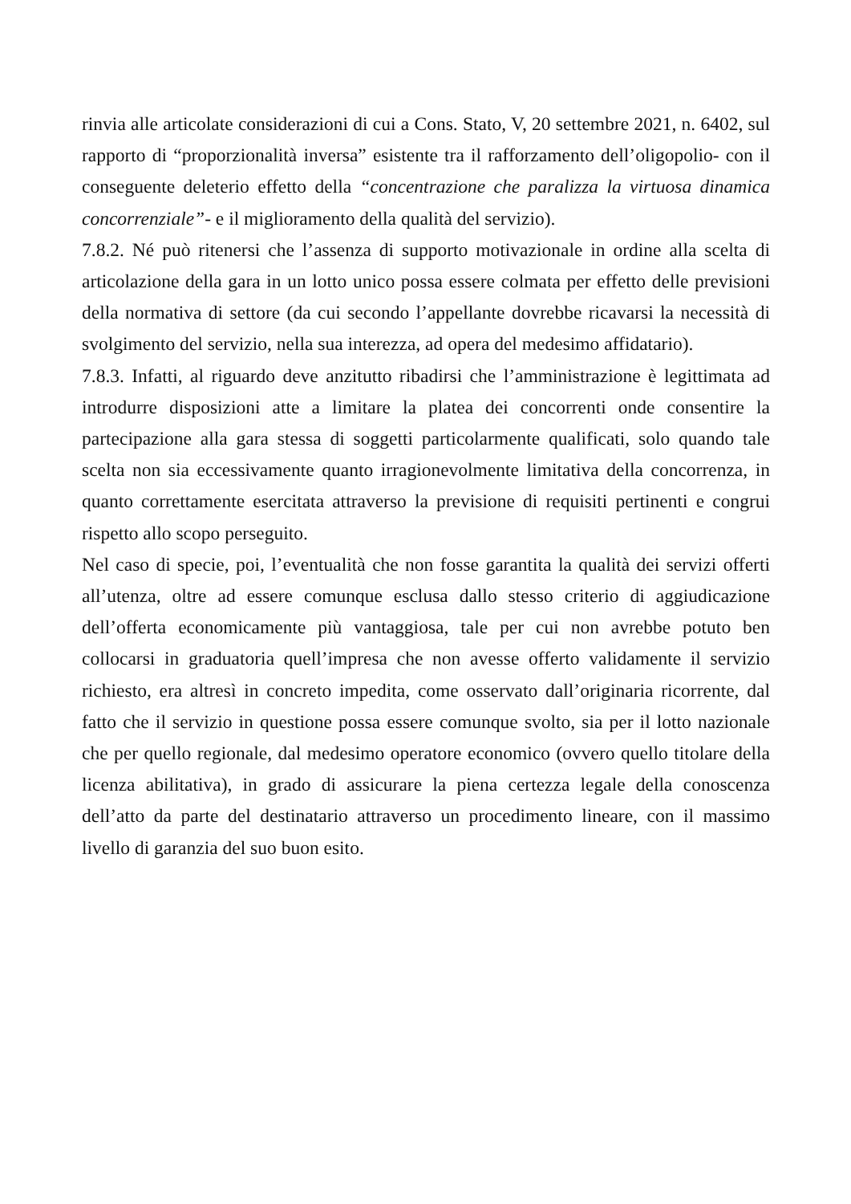rinvia alle articolate considerazioni di cui a Cons. Stato, V, 20 settembre 2021, n. 6402, sul rapporto di “proporzionalità inversa” esistente tra il rafforzamento dell’oligopolio- con il conseguente deleterio effetto della “concentrazione che paralizza la virtuosa dinamica concorrenziale”- e il miglioramento della qualità del servizio).
7.8.2. Né può ritenersi che l’assenza di supporto motivazionale in ordine alla scelta di articolazione della gara in un lotto unico possa essere colmata per effetto delle previsioni della normativa di settore (da cui secondo l’appellante dovrebbe ricavarsi la necessità di svolgimento del servizio, nella sua interezza, ad opera del medesimo affidatario).
7.8.3. Infatti, al riguardo deve anzitutto ribadirsi che l’amministrazione è legittimata ad introdurre disposizioni atte a limitare la platea dei concorrenti onde consentire la partecipazione alla gara stessa di soggetti particolarmente qualificati, solo quando tale scelta non sia eccessivamente quanto irragionevolmente limitativa della concorrenza, in quanto correttamente esercitata attraverso la previsione di requisiti pertinenti e congrui rispetto allo scopo perseguito.
Nel caso di specie, poi, l’eventualità che non fosse garantita la qualità dei servizi offerti all’utenza, oltre ad essere comunque esclusa dallo stesso criterio di aggiudicazione dell’offerta economicamente più vantaggiosa, tale per cui non avrebbe potuto ben collocarsi in graduatoria quell’impresa che non avesse offerto validamente il servizio richiesto, era altresì in concreto impedita, come osservato dall’originaria ricorrente, dal fatto che il servizio in questione possa essere comunque svolto, sia per il lotto nazionale che per quello regionale, dal medesimo operatore economico (ovvero quello titolare della licenza abilitativa), in grado di assicurare la piena certezza legale della conoscenza dell’atto da parte del destinatario attraverso un procedimento lineare, con il massimo livello di garanzia del suo buon esito.